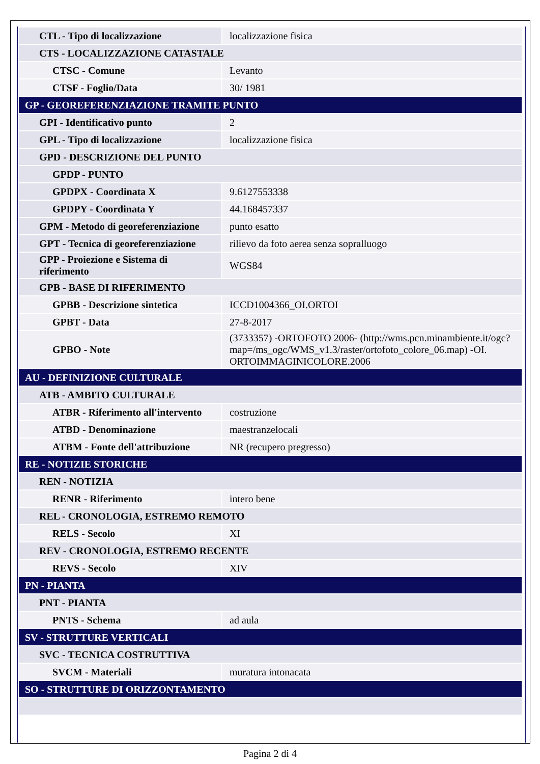| CTL - Tipo di localizzazione | localizzazione fisica |
| CTS - LOCALIZZAZIONE CATASTALE | |
| CTSC - Comune | Levanto |
| CTSF - Foglio/Data | 30/ 1981 |
| GP - GEOREFERENZIAZIONE TRAMITE PUNTO | |
| GPI - Identificativo punto | 2 |
| GPL - Tipo di localizzazione | localizzazione fisica |
| GPD - DESCRIZIONE DEL PUNTO | |
| GPDP - PUNTO | |
| GPDPX - Coordinata X | 9.6127553338 |
| GPDPY - Coordinata Y | 44.168457337 |
| GPM - Metodo di georeferenziazione | punto esatto |
| GPT - Tecnica di georeferenziazione | rilievo da foto aerea senza sopralluogo |
| GPP - Proiezione e Sistema di riferimento | WGS84 |
| GPB - BASE DI RIFERIMENTO | |
| GPBB - Descrizione sintetica | ICCD1004366_OI.ORTOI |
| GPBT - Data | 27-8-2017 |
| GPBO - Note | (3733357) -ORTOFOTO 2006- (http://wms.pcn.minambiente.it/ogc?map=/ms_ogc/WMS_v1.3/raster/ortofoto_colore_06.map) -OI. ORTOIMMAGINICOLORE.2006 |
| AU - DEFINIZIONE CULTURALE | |
| ATB - AMBITO CULTURALE | |
| ATBR - Riferimento all'intervento | costruzione |
| ATBD - Denominazione | maestranzelocali |
| ATBM - Fonte dell'attribuzione | NR (recupero pregresso) |
| RE - NOTIZIE STORICHE | |
| REN - NOTIZIA | |
| RENR - Riferimento | intero bene |
| REL - CRONOLOGIA, ESTREMO REMOTO | |
| RELS - Secolo | XI |
| REV - CRONOLOGIA, ESTREMO RECENTE | |
| REVS - Secolo | XIV |
| PN - PIANTA | |
| PNT - PIANTA | |
| PNTS - Schema | ad aula |
| SV - STRUTTURE VERTICALI | |
| SVC - TECNICA COSTRUTTIVA | |
| SVCM - Materiali | muratura intonacata |
| SO - STRUTTURE DI ORIZZONTAMENTO | |
Pagina 2 di 4